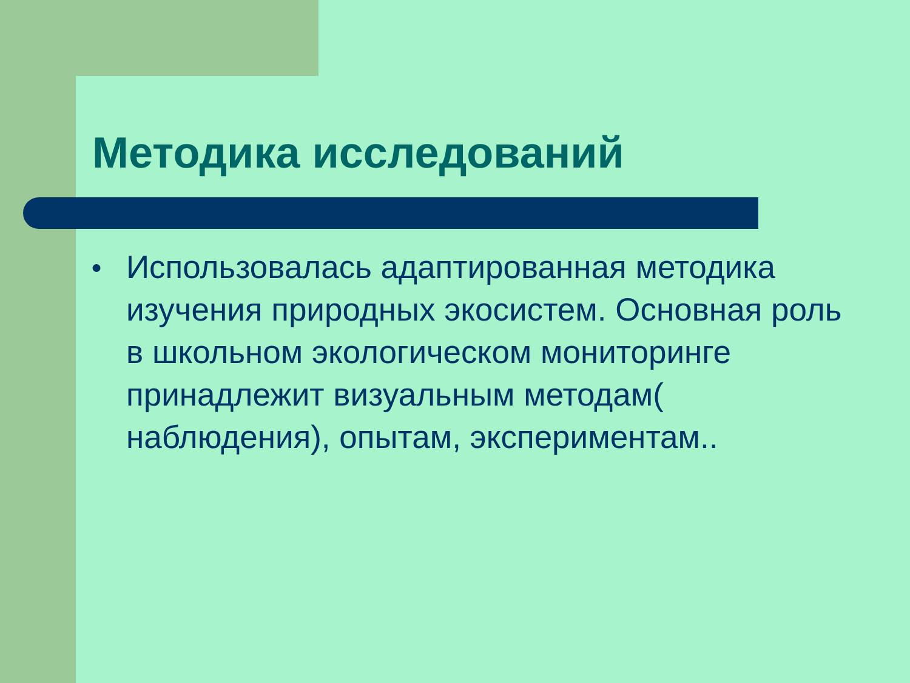Методика исследований
● Использовалась адаптированная методика изучения природных экосистем. Основная роль в школьном экологическом мониторинге принадлежит визуальным методам( наблюдения), опытам, экспериментам..